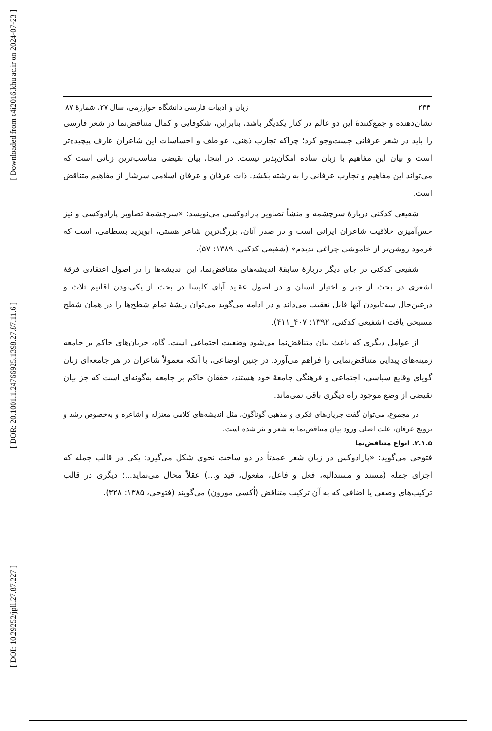[ Downloaded from c4i2016.khu.ac.ir on 2024-07-23 ]
[ DOR: 20.1001.1.24766925.1398.27.87.11.6 ]
[ DOI: 10.29252/jpll.27.87.227 ]
۲۳۴ زبان و ادبیات فارسی دانشگاه خوارزمی، سال ۲۷، شمارهٔ ۸۷
نشان‌دهنده و جمع‌کنندهٔ این دو عالم در کنار یکدیگر باشد، بنابراین، شکوفایی و کمال متناقض‌نما در شعر فارسی را باید در شعر عرفانی جست‌وجو کرد؛ چراکه تجارب ذهنی، عواطف و احساسات این شاعران عارف پیچیده‌تر است و بیان این مفاهیم با زبان ساده امکان‌پذیر نیست. در اینجا، بیان نقیضی مناسب‌ترین زبانی است که می‌تواند این مفاهیم و تجارب عرفانی را به رشته بکشد. ذات عرفان و عرفان اسلامی سرشار از مفاهیم متناقض است.
شفیعی کدکنی دربارهٔ سرچشمه و منشأ تصاویر پارادوکسی می‌نویسد: «سرچشمهٔ تصاویر پارادوکسی و نیز حس‌آمیزی خلاقیت شاعران ایرانی است و در صدر آنان، بزرگ‌ترین شاعر هستی، ابویزید بسطامی، است که فرمود روشن‌تر از خاموشی چراغی ندیدم» (شفیعی کدکنی، ۱۳۸۹: ۵۷).
شفیعی کدکنی در جای دیگر دربارهٔ سابقهٔ اندیشه‌های متناقض‌نما، این اندیشه‌ها را در اصول اعتقادی فرقهٔ اشعری در بحث از جبر و اختیار انسان و در اصول عقاید آبای کلیسا در بحث از یکی‌بودن اقانیم ثلاث و درعین‌حال سه‌تابودن آنها قابل تعقیب می‌داند و در ادامه می‌گوید می‌توان ریشهٔ تمام شطح‌ها را در همان شطح مسیحی یافت (شفیعی کدکنی، ۱۳۹۲: ۴۰۷_۴۱۱).
از عوامل دیگری که باعث بیان متناقض‌نما می‌شود وضعیت اجتماعی است. گاه، جریان‌های حاکم بر جامعه زمینه‌های پیدایی متناقض‌نمایی را فراهم می‌آورد. در چنین اوضاعی، با آنکه معمولاً شاعران در هر جامعه‌ای زبان گویای وقایع سیاسی، اجتماعی و فرهنگی جامعهٔ خود هستند، خفقان حاکم بر جامعه به‌گونه‌ای است که جز بیان نقیضی از وضع موجود راه دیگری باقی نمی‌ماند.
در مجموع، می‌توان گفت جریان‌های فکری و مذهبی گوناگون، مثل اندیشه‌های کلامی معتزله و اشاعره و به‌خصوص رشد و ترویج عرفان، علت اصلی ورود بیان متناقض‌نما به شعر و نثر شده است.
۲.۱.۵. انواع متناقض‌نما
فتوحی می‌گوید: «پارادوکس در زبان شعر عمدتاً در دو ساخت نحوی شکل می‌گیرد: یکی در قالب جمله که اجزای جمله (مسند و مسندالیه، فعل و فاعل، مفعول، قید و...) عقلاً محال می‌نماید...؛ دیگری در قالب ترکیب‌های وصفی یا اضافی که به آن ترکیب متناقض (اُکسی مورون) می‌گویند (فتوحی، ۱۳۸۵: ۳۲۸).